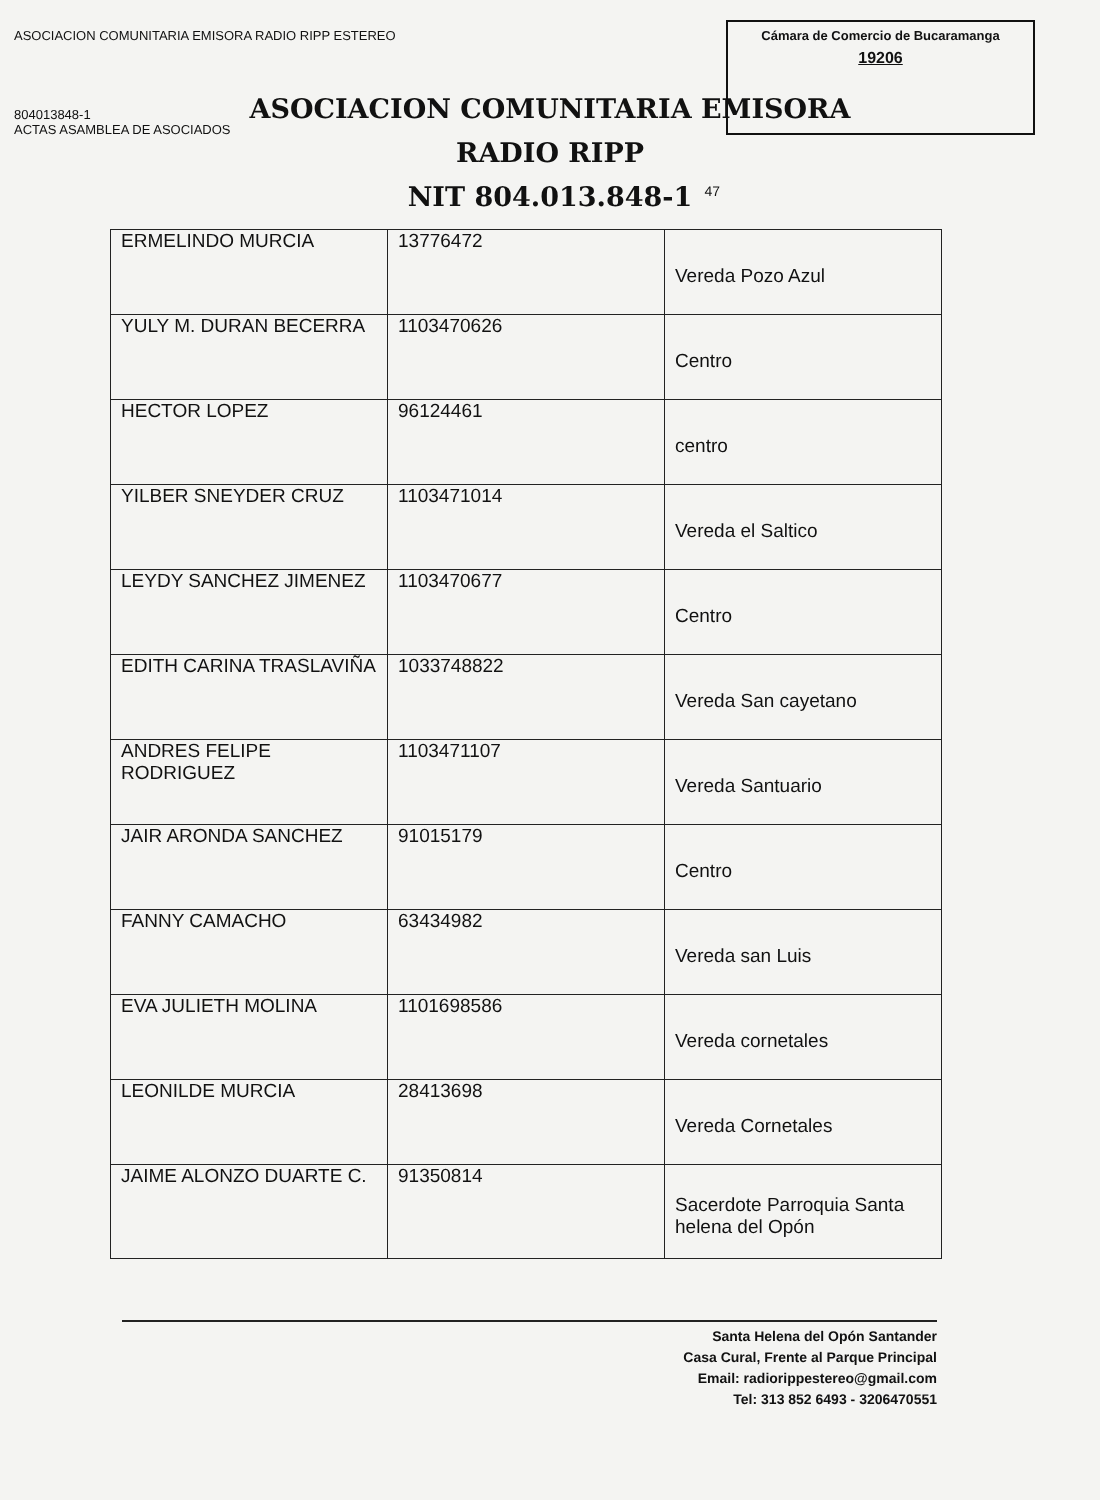ASOCIACION COMUNITARIA EMISORA RADIO RIPP ESTEREO
804013848-1
ACTAS ASAMBLEA DE ASOCIADOS
Cámara de Comercio de Bucaramanga
19206
ASOCIACION COMUNITARIA EMISORA
RADIO RIPP
NIT 804.013.848-1
47
| ERMELINDO MURCIA | 13776472 | Vereda Pozo Azul |
| YULY M. DURAN BECERRA | 1103470626 | Centro |
| HECTOR LOPEZ | 96124461 | centro |
| YILBER SNEYDER CRUZ | 1103471014 | Vereda el Saltico |
| LEYDY SANCHEZ JIMENEZ | 1103470677 | Centro |
| EDITH CARINA TRASLAVIÑA | 1033748822 | Vereda San cayetano |
| ANDRES FELIPE RODRIGUEZ | 1103471107 | Vereda Santuario |
| JAIR ARONDA SANCHEZ | 91015179 | Centro |
| FANNY CAMACHO | 63434982 | Vereda san Luis |
| EVA JULIETH MOLINA | 1101698586 | Vereda cornetales |
| LEONILDE MURCIA | 28413698 | Vereda Cornetales |
| JAIME ALONZO DUARTE C. | 91350814 | Sacerdote Parroquia Santa helena del Opón |
Santa Helena del Opón Santander
Casa Cural, Frente al Parque Principal
Email: radiorippestereo@gmail.com
Tel: 313 852 6493 - 3206470551